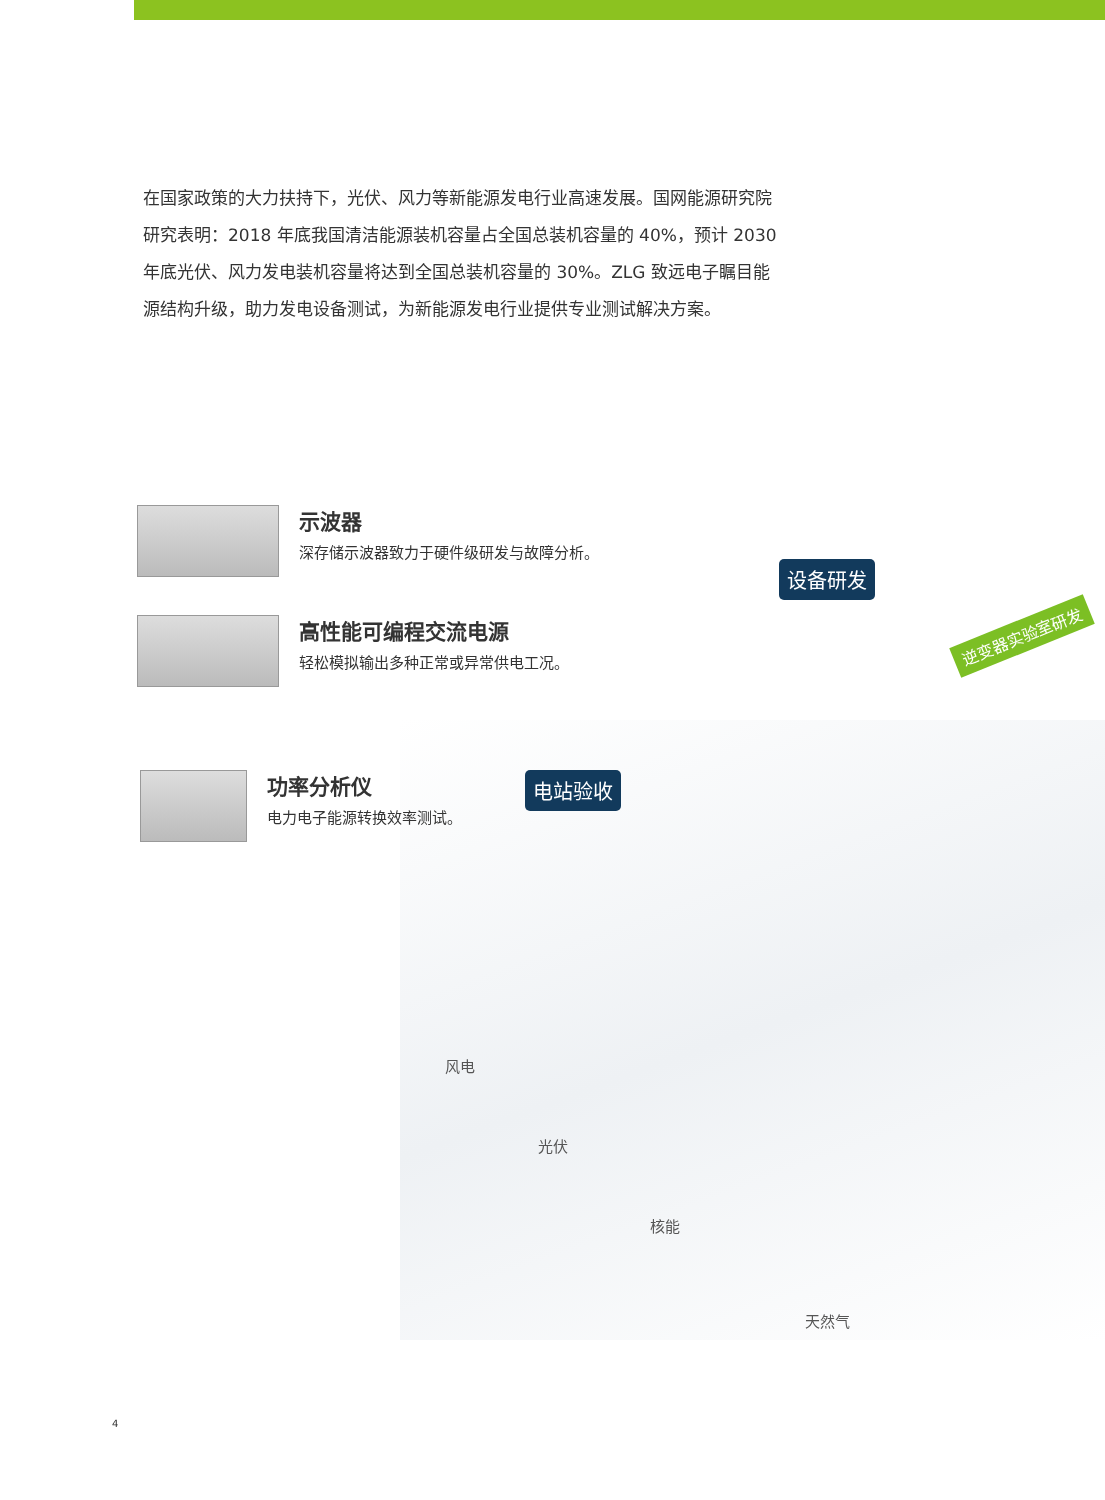在国家政策的大力扶持下，光伏、风力等新能源发电行业高速发展。国网能源研究院研究表明：2018 年底我国清洁能源装机容量占全国总装机容量的 40%，预计 2030 年底光伏、风力发电装机容量将达到全国总装机容量的 30%。ZLG 致远电子瞩目能源结构升级，助力发电设备测试，为新能源发电行业提供专业测试解决方案。
示波器
深存储示波器致力于硬件级研发与故障分析。
高性能可编程交流电源
轻松模拟输出多种正常或异常供电工况。
功率分析仪
电力电子能源转换效率测试。
设备研发
电站验收
逆变器实验室研发
风电
光伏
核能
天然气
4